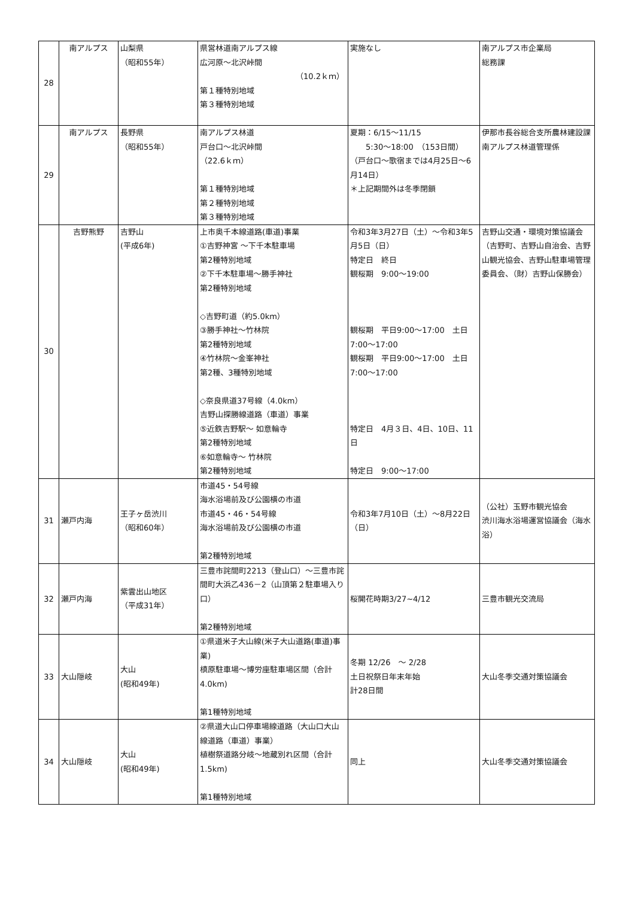| 28 | 南アルプス | 山梨県 （昭和55年） | 県営林道南アルプス線 広河原～北沢峠間 （10.2ｋｍ） 第１種特別地域 第３種特別地域 | 実施なし | 南アルプス市企業局 総務課 |
| 29 | 南アルプス | 長野県 （昭和55年） | 南アルプス林道 戸台口～北沢峠間 （22.6ｋｍ） 第１種特別地域 第２種特別地域 第３種特別地域 | 夏期：6/15～11/15 5:30～18:00 （153日間） （戸台口～歌宿までは4月25日～6月14日） ＊上記期間外は冬季閉鎖 | 伊那市長谷総合支所農林建設課 南アルプス林道管理係 |
| 30 | 吉野熊野 | 吉野山 (平成6年) | 上市奥千本線道路(車道)事業 ①吉野神宮 ～下千本駐車場 第2種特別地域 ②下千本駐車場～勝手神社 第2種特別地域 ◇吉野町道（約5.0km） ③勝手神社～竹林院 第2種特別地域 ④竹林院～金峯神社 第2種、3種特別地域 ◇奈良県道37号線（4.0km） 吉野山探勝線道路（車道）事業 ⑤近鉄吉野駅～ 如意輪寺 第2種特別地域 ⑥如意輪寺～ 竹林院 第2種特別地域 | 令和3年3月27日（土）～令和3年5月5日（日） 特定日 終日 観桜期 9:00～19:00 観桜期 平日9:00～17:00 土日7:00～17:00 観桜期 平日9:00～17:00 土日7:00～17:00 特定日 4月３日、4日、10日、11日 特定日 9:00～17:00 | 吉野山交通・環境対策協議会（吉野町、吉野山自治会、吉野山観光協会、吉野山駐車場管理委員会、（財）吉野山保勝会） |
| 31 | 瀬戸内海 | 王子ヶ岳渋川 （昭和60年） | 市道45・54号線 海水浴場前及び公園横の市道 市道45・46・54号線 海水浴場前及び公園横の市道 第2種特別地域 | 令和3年7月10日（土）～8月22日（日） | （公社）玉野市観光協会 渋川海水浴場運営協議会（海水浴） |
| 32 | 瀬戸内海 | 紫雲出山地区 （平成31年） | 三豊市詫間町2213（登山口）～三豊市詫間町大浜乙436－2（山頂第２駐車場入り口） 第2種特別地域 | 桜開花時期3/27~4/12 | 三豊市観光交流局 |
| 33 | 大山隠岐 | 大山 (昭和49年) | ①県道米子大山線(米子大山道路(車道)事業) 槙原駐車場～博労座駐車場区間（合計4.0km) 第1種特別地域 | 冬期 12/26 ～ 2/28 土日祝祭日年末年始 計28日間 | 大山冬季交通対策協議会 |
| 34 | 大山隠岐 | 大山 (昭和49年) | ②県道大山口停車場線道路（大山口大山線道路（車道）事業） 植樹祭道路分岐～地蔵別れ区間（合計1.5km) 第1種特別地域 | 同上 | 大山冬季交通対策協議会 |